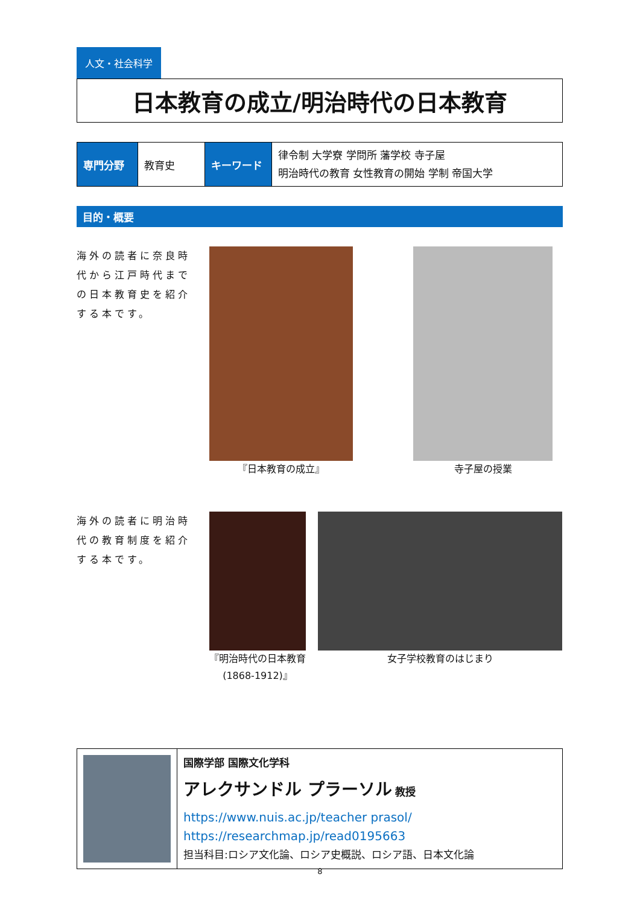人文・社会科学
日本教育の成立/明治時代の日本教育
| 専門分野 | 教育史 | キーワード | 律令制 大学寮 学問所 藩学校 寺子屋 明治時代の教育 女性教育の開始 学制 帝国大学 |
目的・概要
海外の読者に奈良時代から江戸時代までの日本教育史を紹介する本です。
『日本教育の成立』 寺子屋の授業
海外の読者に明治時代の教育制度を紹介する本です。
『明治時代の日本教育
(1868-1912)』
女子学校教育のはじまり
国際学部 国際文化学科
アレクサンドル プラーソル 教授
https://www.nuis.ac.jp/teacher prasol/
https://researchmap.jp/read0195663
担当科目:ロシア文化論、ロシア史概説、ロシア語、日本文化論
8